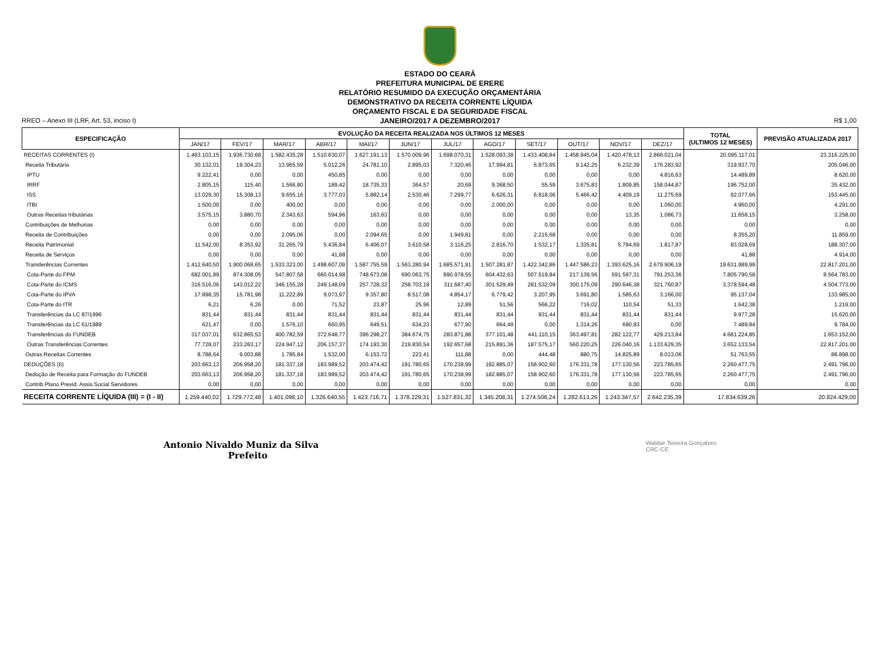ESTADO DO CEARÁ
PREFEITURA MUNICIPAL DE ERERE
RELATÓRIO RESUMIDO DA EXECUÇÃO ORÇAMENTÁRIA
DEMONSTRATIVO DA RECEITA CORRENTE LÍQUIDA
ORÇAMENTO FISCAL E DA SEGURIDADE FISCAL
JANEIRO/2017 A DEZEMBRO/2017
RREO – Anexo III (LRF, Art. 53, inciso I) R$ 1,00
| ESPECIFICAÇÃO | EVOLUÇÃO DA RECEITA REALIZADA NOS ÚLTIMOS 12 MESES | | | | | | | | | | | | TOTAL (ULTIMOS 12 MESES) | PREVISÃO ATUALIZADA 2017 |
| --- | --- | --- | --- | --- | --- | --- | --- | --- | --- | --- | --- | --- | --- | --- |
| | JAN/17 | FEV/17 | MAR/17 | ABR/17 | MAI/17 | JUN/17 | JUL/17 | AGO/17 | SET/17 | OUT/17 | NOV/17 | DEZ/17 | | |
| RECEITAS CORRENTES (I) | 1.463.103,15 | 1.936.730,68 | 1.582.435,28 | 1.510.630,07 | 1.627.191,13 | 1.570.009,96 | 1.698.070,31 | 1.528.093,38 | 1.433.408,84 | 1.458.945,04 | 1.420.478,13 | 2.866.021,04 | 20.095.117,01 | 23.316.225,00 |
| Receita Tributária | 30.132,01 | 19.304,23 | 13.965,59 | 5.012,26 | 24.781,10 | 2.895,03 | 7.320,46 | 17.994,81 | 6.873,65 | 9.142,25 | 6.232,39 | 176.283,92 | 319.937,70 | 205.046,00 |
| IPTU | 9.222,41 | 0,00 | 0,00 | 450,85 | 0,00 | 0,00 | 0,00 | 0,00 | 0,00 | 0,00 | 0,00 | 4.816,63 | 14.489,89 | 8.620,00 |
| IRRF | 2.805,15 | 115,40 | 1.566,80 | 189,42 | 18.735,33 | 364,57 | 20,69 | 9.368,50 | 55,59 | 3.675,83 | 1.809,85 | 158.044,87 | 196.752,00 | 35.432,00 |
| ISS | 13.029,30 | 15.308,13 | 9.655,16 | 3.777,03 | 5.882,14 | 2.530,46 | 7.299,77 | 6.626,31 | 6.818,06 | 5.466,42 | 4.409,19 | 11.275,69 | 92.077,66 | 153.445,00 |
| ITBI | 1.500,00 | 0,00 | 400,00 | 0,00 | 0,00 | 0,00 | 0,00 | 2.000,00 | 0,00 | 0,00 | 0,00 | 1.060,00 | 4.960,00 | 4.291,00 |
| Outras Receitas tributárias | 3.575,15 | 3.880,70 | 2.343,63 | 594,96 | 163,63 | 0,00 | 0,00 | 0,00 | 0,00 | 0,00 | 13,35 | 1.086,73 | 11.658,15 | 3.258,00 |
| Contribuições de Melhorias | 0,00 | 0,00 | 0,00 | 0,00 | 0,00 | 0,00 | 0,00 | 0,00 | 0,00 | 0,00 | 0,00 | 0,00 | 0,00 | 0,00 |
| Receita de Contribuições | 0,00 | 0,00 | 2.095,06 | 0,00 | 2.094,65 | 0,00 | 1.949,81 | 0,00 | 2.215,68 | 0,00 | 0,00 | 0,00 | 8.355,20 | 11.859,00 |
| Receita Patrimonial | 11.542,00 | 8.353,92 | 31.265,79 | 5.436,84 | 6.406,07 | 3.610,58 | 3.116,25 | 2.816,70 | 1.532,17 | 1.335,81 | 5.794,69 | 1.817,87 | 83.028,69 | 188.307,00 |
| Receita de Serviços | 0,00 | 0,00 | 0,00 | 41,88 | 0,00 | 0,00 | 0,00 | 0,00 | 0,00 | 0,00 | 0,00 | 0,00 | 41,88 | 4.914,00 |
| Transferências Correntes | 1.412.640,50 | 1.900.068,65 | 1.533.323,00 | 1.498.607,09 | 1.587.755,59 | 1.563.280,94 | 1.685.571,91 | 1.507.281,87 | 1.422.342,86 | 1.447.586,23 | 1.393.625,16 | 2.679.906,19 | 19.631.989,99 | 22.817.201,00 |
| Cota-Parte do FPM | 682.001,89 | 874.308,05 | 547.807,58 | 660.014,98 | 748.673,08 | 690.063,75 | 890.978,55 | 604.432,63 | 507.519,84 | 217.139,56 | 591.597,31 | 791.253,36 | 7.805.790,58 | 8.564.783,00 |
| Cota-Parte do ICMS | 316.516,06 | 143.012,22 | 346.155,28 | 249.148,09 | 257.728,32 | 258.703,19 | 311.687,40 | 301.529,49 | 281.532,09 | 300.175,09 | 290.646,38 | 321.760,87 | 3.378.594,48 | 4.504.773,00 |
| Cota-Parte do IPVA | 17.898,35 | 15.781,98 | 11.222,89 | 9.073,97 | 9.357,80 | 8.517,08 | 4.854,17 | 6.779,42 | 3.207,95 | 3.691,80 | 1.585,63 | 3.166,00 | 95.137,04 | 133.985,00 |
| Cota-Parte do ITR | 6,21 | 6,26 | 0,00 | 71,52 | 23,87 | 25,96 | 12,89 | 51,56 | 566,22 | 716,02 | 110,54 | 51,33 | 1.642,38 | 1.219,00 |
| Transferências da LC 87/1996 | 831,44 | 831,44 | 831,44 | 831,44 | 831,44 | 831,44 | 831,44 | 831,44 | 831,44 | 831,44 | 831,44 | 831,44 | 9.977,28 | 15.620,00 |
| Transferências da LC 61/1989 | 621,47 | 0,00 | 1.576,10 | 660,95 | 649,51 | 634,23 | 677,90 | 664,49 | 0,00 | 1.314,26 | 690,93 | 0,00 | 7.489,84 | 9.784,00 |
| Transferências do FUNDEB | 317.037,01 | 632.865,53 | 400.782,59 | 372.648,77 | 396.298,27 | 384.674,75 | 283.871,88 | 377.101,48 | 441.110,15 | 363.497,81 | 282.122,77 | 429.213,84 | 4.681.224,85 | 1.653.152,00 |
| Outras Transferências Correntes | 77.728,07 | 233.263,17 | 224.947,12 | 206.157,37 | 174.193,30 | 219.830,54 | 192.657,68 | 215.891,36 | 187.575,17 | 560.220,25 | 226.040,16 | 1.133.629,35 | 3.652.133,54 | 22.817.201,00 |
| Outras Receitas Correntes | 8.788,64 | 9.003,88 | 1.785,84 | 1.532,00 | 6.153,72 | 223,41 | 111,88 | 0,00 | 444,48 | 880,75 | 14.825,89 | 8.013,06 | 51.763,55 | 88.898,00 |
| DEDUÇÕES (II) | 203.663,13 | 206.958,20 | 181.337,18 | 183.989,52 | 203.474,42 | 191.780,65 | 170.238,99 | 182.885,07 | 158.902,60 | 176.331,78 | 177.130,56 | 223.785,65 | 2.260.477,75 | 2.491.796,00 |
| Dedução de Receita para Formação do FUNDEB | 203.663,13 | 206.958,20 | 181.337,18 | 183.989,52 | 203.474,42 | 191.780,65 | 170.238,99 | 182.885,07 | 158.902,60 | 176.331,78 | 177.130,56 | 223.785,65 | 2.260.477,75 | 2.491.796,00 |
| Contrib.Plano Previd. Assis.Social Servidores | 0,00 | 0,00 | 0,00 | 0,00 | 0,00 | 0,00 | 0,00 | 0,00 | 0,00 | 0,00 | 0,00 | 0,00 | 0,00 | 0,00 |
| RECEITA CORRENTE LÍQUIDA (III) = (I - II) | 1.259.440,02 | 1.729.772,48 | 1.401.098,10 | 1.326.640,55 | 1.423.716,71 | 1.378.229,31 | 1.527.831,32 | 1.345.208,31 | 1.274.506,24 | 1.282.613,26 | 1.243.347,57 | 2.642.235,39 | 17.834.639,26 | 20.824.429,00 |
Antonio Nivaldo Muniz da Silva
Prefeito
Waldair Teixeira Gonçalves
CRC-CE